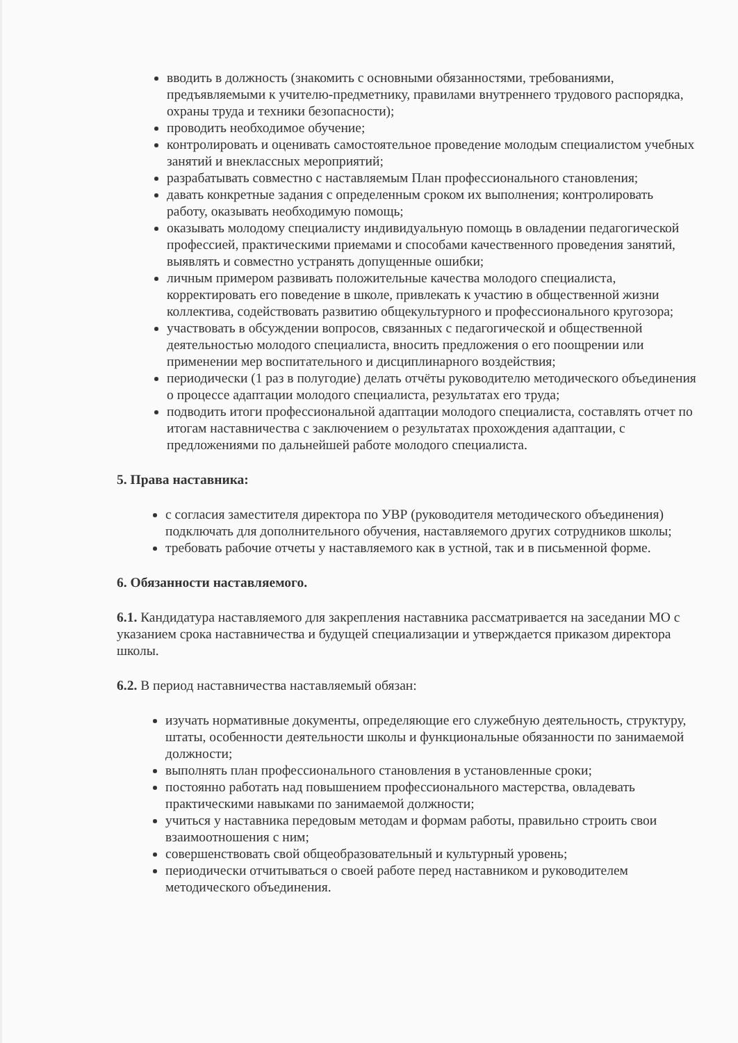вводить в должность (знакомить с основными обязанностями, требованиями, предъявляемыми к учителю-предметнику, правилами внутреннего трудового распорядка, охраны труда и техники безопасности);
проводить необходимое обучение;
контролировать и оценивать самостоятельное проведение молодым специалистом учебных занятий и внеклассных мероприятий;
разрабатывать совместно с наставляемым План профессионального становления;
давать конкретные задания с определенным сроком их выполнения; контролировать работу, оказывать необходимую помощь;
оказывать молодому специалисту индивидуальную помощь в овладении педагогической профессией, практическими приемами и способами качественного проведения занятий, выявлять и совместно устранять допущенные ошибки;
личным примером развивать положительные качества молодого специалиста, корректировать его поведение в школе, привлекать к участию в общественной жизни коллектива, содействовать развитию общекультурного и профессионального кругозора;
участвовать в обсуждении вопросов, связанных с педагогической и общественной деятельностью молодого специалиста, вносить предложения о его поощрении или применении мер воспитательного и дисциплинарного воздействия;
периодически (1 раз в полугодие) делать отчёты руководителю методического объединения о процессе адаптации молодого специалиста, результатах его труда;
подводить итоги профессиональной адаптации молодого специалиста, составлять отчет по итогам наставничества с заключением о результатах прохождения адаптации, с предложениями по дальнейшей работе молодого специалиста.
5. Права наставника:
с согласия заместителя директора по УВР (руководителя методического объединения) подключать для дополнительного обучения, наставляемого других сотрудников школы;
требовать рабочие отчеты у наставляемого как в устной, так и в письменной форме.
6. Обязанности наставляемого.
6.1. Кандидатура наставляемого для закрепления наставника рассматривается на заседании МО с указанием срока наставничества и будущей специализации и утверждается приказом директора школы.
6.2. В период наставничества наставляемый обязан:
изучать нормативные документы, определяющие его служебную деятельность, структуру, штаты, особенности деятельности школы и функциональные обязанности по занимаемой должности;
выполнять план профессионального становления в установленные сроки;
постоянно работать над повышением профессионального мастерства, овладевать практическими навыками по занимаемой должности;
учиться у наставника передовым методам и формам работы, правильно строить свои взаимоотношения с ним;
совершенствовать свой общеобразовательный и культурный уровень;
периодически отчитываться о своей работе перед наставником и руководителем методического объединения.